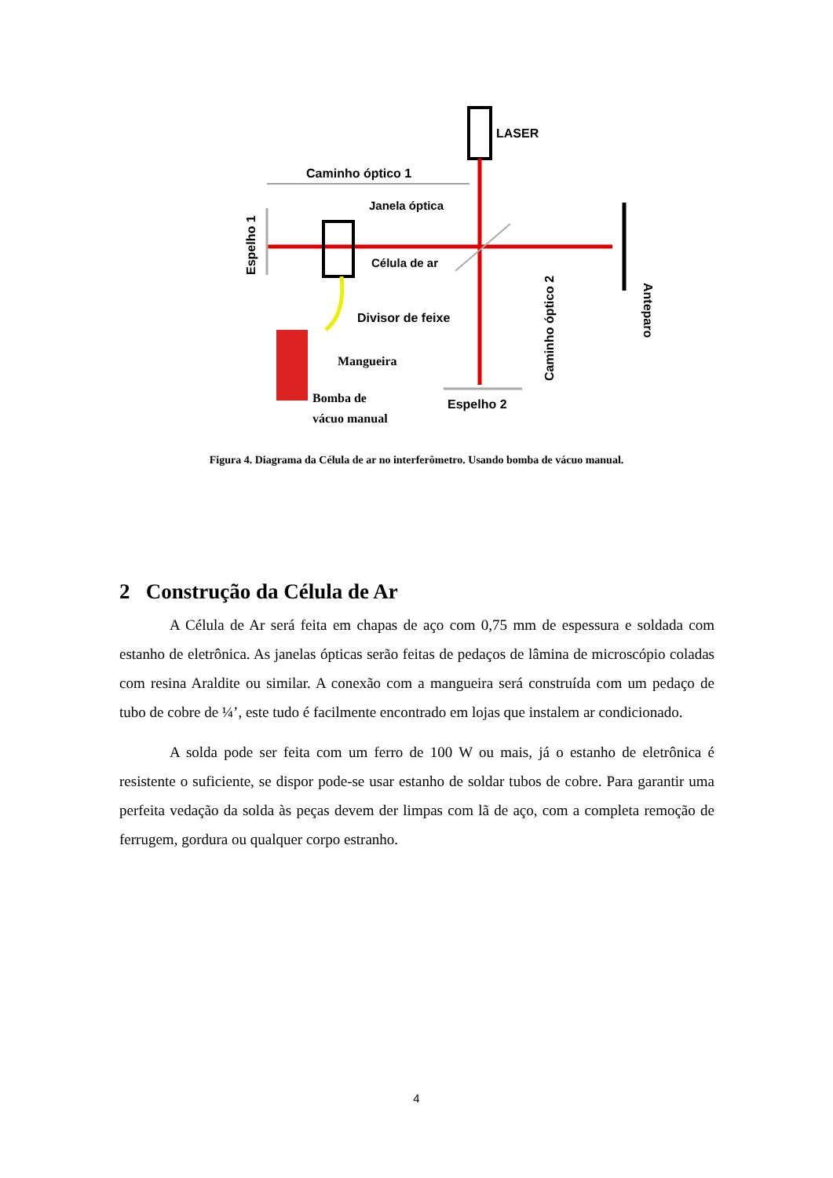LASER
Caminho óptico 1
Janela óptica
Célula de ar
Divisor de feixe
Mangueira
Bomba de
vácuo manual
Espelho 2
Espelho 1
Anteparo
Caminho óptico 2
Figura 4. Diagrama da Célula de ar no interferômetro. Usando bomba de vácuo manual.
2 Construção da Célula de Ar
A Célula de Ar será feita em chapas de aço com 0,75 mm de espessura e soldada com estanho de eletrônica. As janelas ópticas serão feitas de pedaços de lâmina de microscópio coladas com resina Araldite ou similar. A conexão com a mangueira será construída com um pedaço de tubo de cobre de ¼’, este tudo é facilmente encontrado em lojas que instalem ar condicionado.
A solda pode ser feita com um ferro de 100 W ou mais, já o estanho de eletrônica é resistente o suficiente, se dispor pode-se usar estanho de soldar tubos de cobre. Para garantir uma perfeita vedação da solda às peças devem der limpas com lã de aço, com a completa remoção de ferrugem, gordura ou qualquer corpo estranho.
4